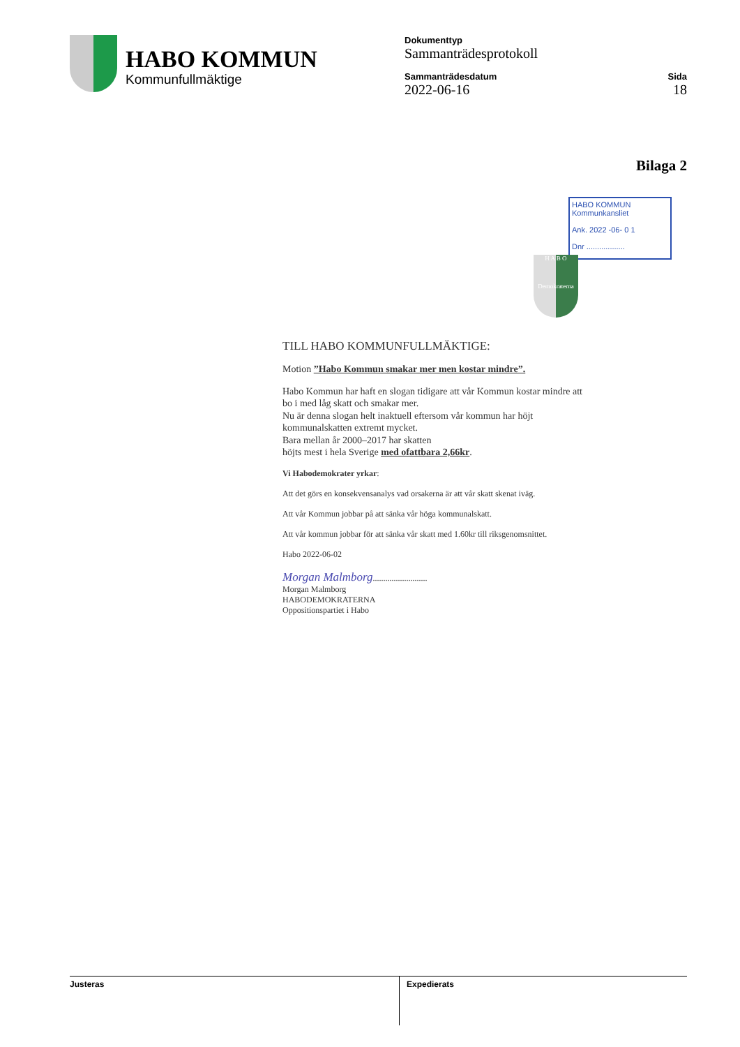HABO KOMMUN
Kommunfullmäktige
Dokumenttyp
Sammanträdesprotokoll
Sammanträdesdatum
2022-06-16
Sida
18
Bilaga 2
HABO KOMMUN
Kommunkansliet
Ank. 2022 -06- 0 1
Dnr ..................
H A B O
Demokraterna
TILL HABO KOMMUNFULLMÄKTIGE:
Motion ”Habo Kommun smakar mer men kostar mindre”.
Habo Kommun har haft en slogan tidigare att vår Kommun kostar mindre att bo i med låg skatt och smakar mer.
Nu är denna slogan helt inaktuell eftersom vår kommun har höjt kommunalskatten extremt mycket.
Bara mellan år 2000–2017 har skatten
höjts mest i hela Sverige med ofattbara 2,66kr.
Vi Habodemokrater yrkar:
Att det görs en konsekvensanalys vad orsakerna är att vår skatt skenat iväg.
Att vår Kommun jobbar på att sänka vår höga kommunalskatt.
Att vår kommun jobbar för att sänka vår skatt med 1.60kr till riksgenomsnittet.
Habo 2022-06-02
Morgan Malmborg..........................
Morgan Malmborg
HABODEMOKRATERNA
Oppositionspartiet i Habo
Justeras Expedierats